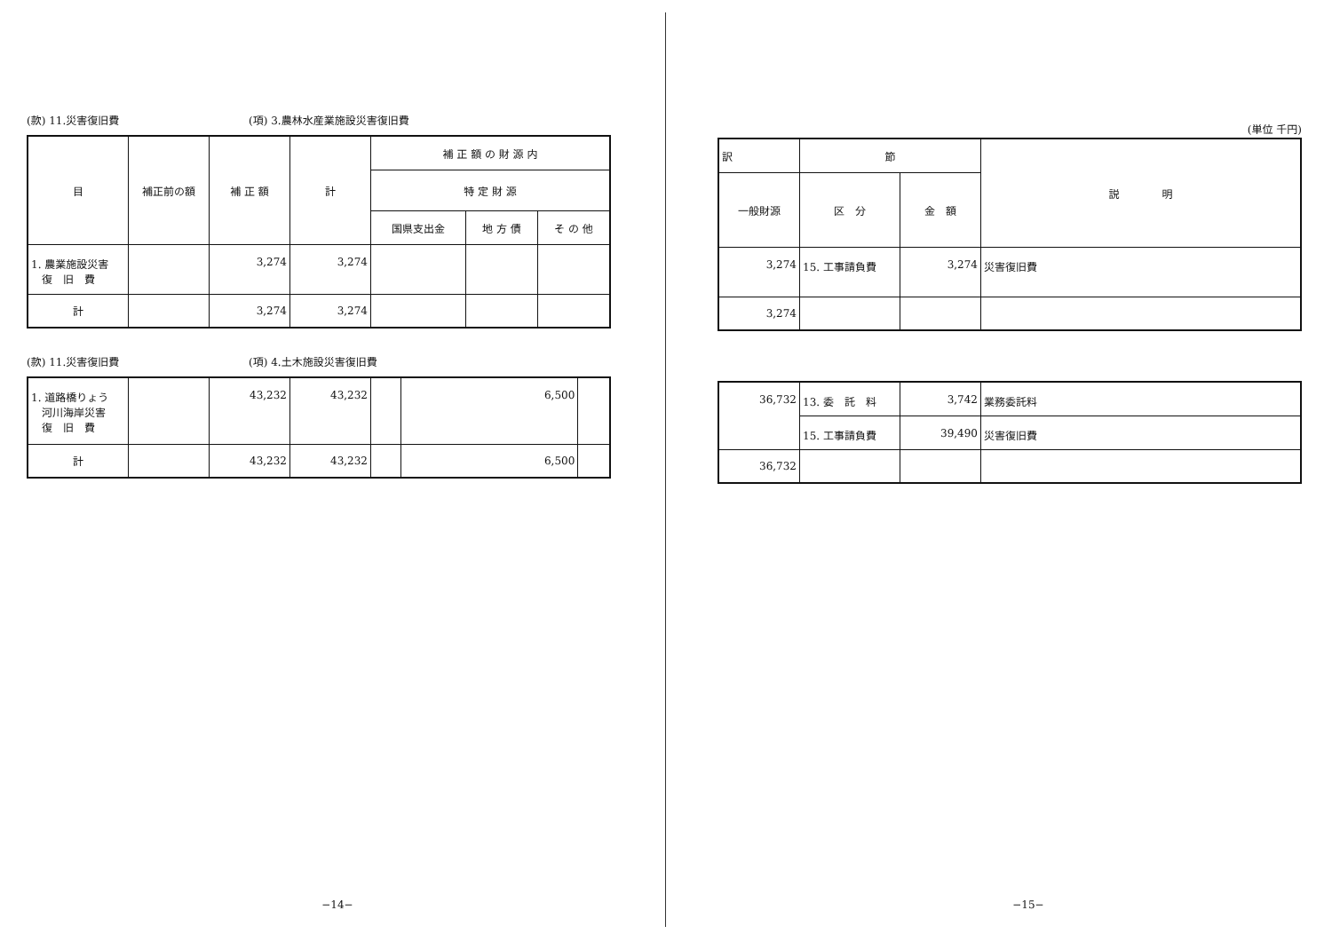(款) 11.災害復旧費 (項) 3.農林水産業施設災害復旧費
| 目 | 補正前の額 | 補 正 額 | 計 | 補 正 額 の 財 源 内 | | |
| --- | --- | --- | --- | --- | --- | --- |
| | | | | 特 定 財 源 | | |
| | | | | 国県支出金 | 地 方 債 | そ の 他 |
| 1. 農業施設災害 復 旧 費 | | 3,274 | 3,274 | | | |
| 計 | | 3,274 | 3,274 | | | |
(款) 11.災害復旧費 (項) 4.土木施設災害復旧費
| 1. 道路橋りょう 河川海岸災害 復 旧 費 | | 43,232 | 43,232 | | 6,500 | |
| 計 | | 43,232 | 43,232 | | 6,500 | |
−14−
(単位 千円)
| 訳 | 節 | | 説 明 |
| --- | --- | --- | --- |
| 一般財源 | 区 分 | 金 額 | |
| 3,274 | 15. 工事請負費 | 3,274 | 災害復旧費 |
| 3,274 | | | |
| 36,732 | 13. 委 託 料 | 3,742 | 業務委託料 |
| | 15. 工事請負費 | 39,490 | 災害復旧費 |
| 36,732 | | | |
−15−